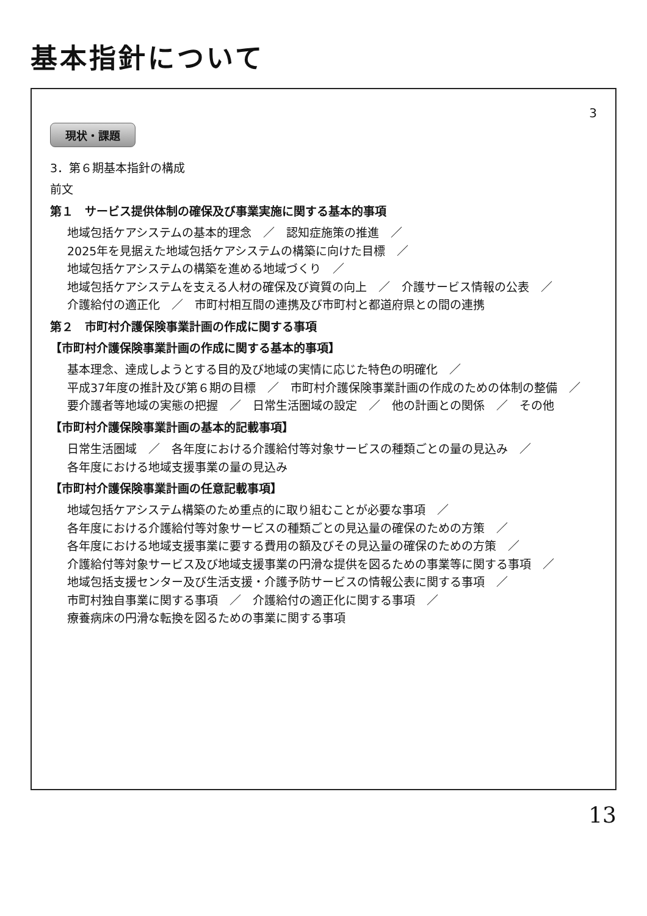基本指針について
3
現状・課題
3．第６期基本指針の構成
前文
第１　サービス提供体制の確保及び事業実施に関する基本的事項
地域包括ケアシステムの基本的理念　／　認知症施策の推進　／
2025年を見据えた地域包括ケアシステムの構築に向けた目標　／
地域包括ケアシステムの構築を進める地域づくり　／
地域包括ケアシステムを支える人材の確保及び資質の向上　／　介護サービス情報の公表　／
介護給付の適正化　／　市町村相互間の連携及び市町村と都道府県との間の連携
第２　市町村介護保険事業計画の作成に関する事項
【市町村介護保険事業計画の作成に関する基本的事項】
基本理念、達成しようとする目的及び地域の実情に応じた特色の明確化　／
平成37年度の推計及び第６期の目標　／　市町村介護保険事業計画の作成のための体制の整備　／
要介護者等地域の実態の把握　／　日常生活圏域の設定　／　他の計画との関係　／　その他
【市町村介護保険事業計画の基本的記載事項】
日常生活圏域　／　各年度における介護給付等対象サービスの種類ごとの量の見込み　／
各年度における地域支援事業の量の見込み
【市町村介護保険事業計画の任意記載事項】
地域包括ケアシステム構築のため重点的に取り組むことが必要な事項　／
各年度における介護給付等対象サービスの種類ごとの見込量の確保のための方策　／
各年度における地域支援事業に要する費用の額及びその見込量の確保のための方策　／
介護給付等対象サービス及び地域支援事業の円滑な提供を図るための事業等に関する事項　／
地域包括支援センター及び生活支援・介護予防サービスの情報公表に関する事項　／
市町村独自事業に関する事項　／　介護給付の適正化に関する事項　／
療養病床の円滑な転換を図るための事業に関する事項
13